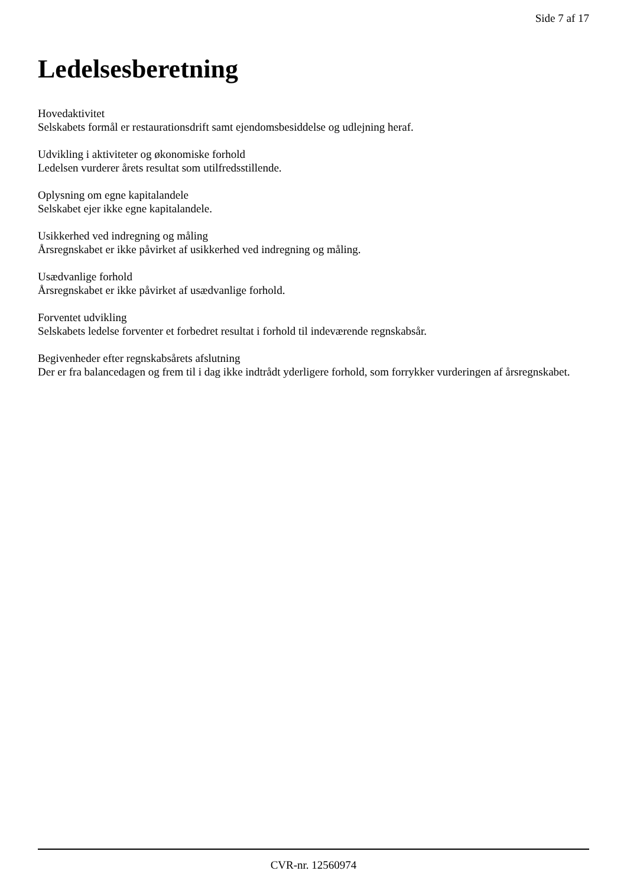Side 7 af 17
Ledelsesberetning
Hovedaktivitet
Selskabets formål er restaurationsdrift samt ejendomsbesiddelse og udlejning heraf.
Udvikling i aktiviteter og økonomiske forhold
Ledelsen vurderer årets resultat som utilfredsstillende.
Oplysning om egne kapitalandele
Selskabet ejer ikke egne kapitalandele.
Usikkerhed ved indregning og måling
Årsregnskabet er ikke påvirket af usikkerhed ved indregning og måling.
Usædvanlige forhold
Årsregnskabet er ikke påvirket af usædvanlige forhold.
Forventet udvikling
Selskabets ledelse forventer et forbedret resultat i forhold til indeværende regnskabsår.
Begivenheder efter regnskabsårets afslutning
Der er fra balancedagen og frem til i dag ikke indtrådt yderligere forhold, som forrykker vurderingen af årsregnskabet.
CVR-nr. 12560974